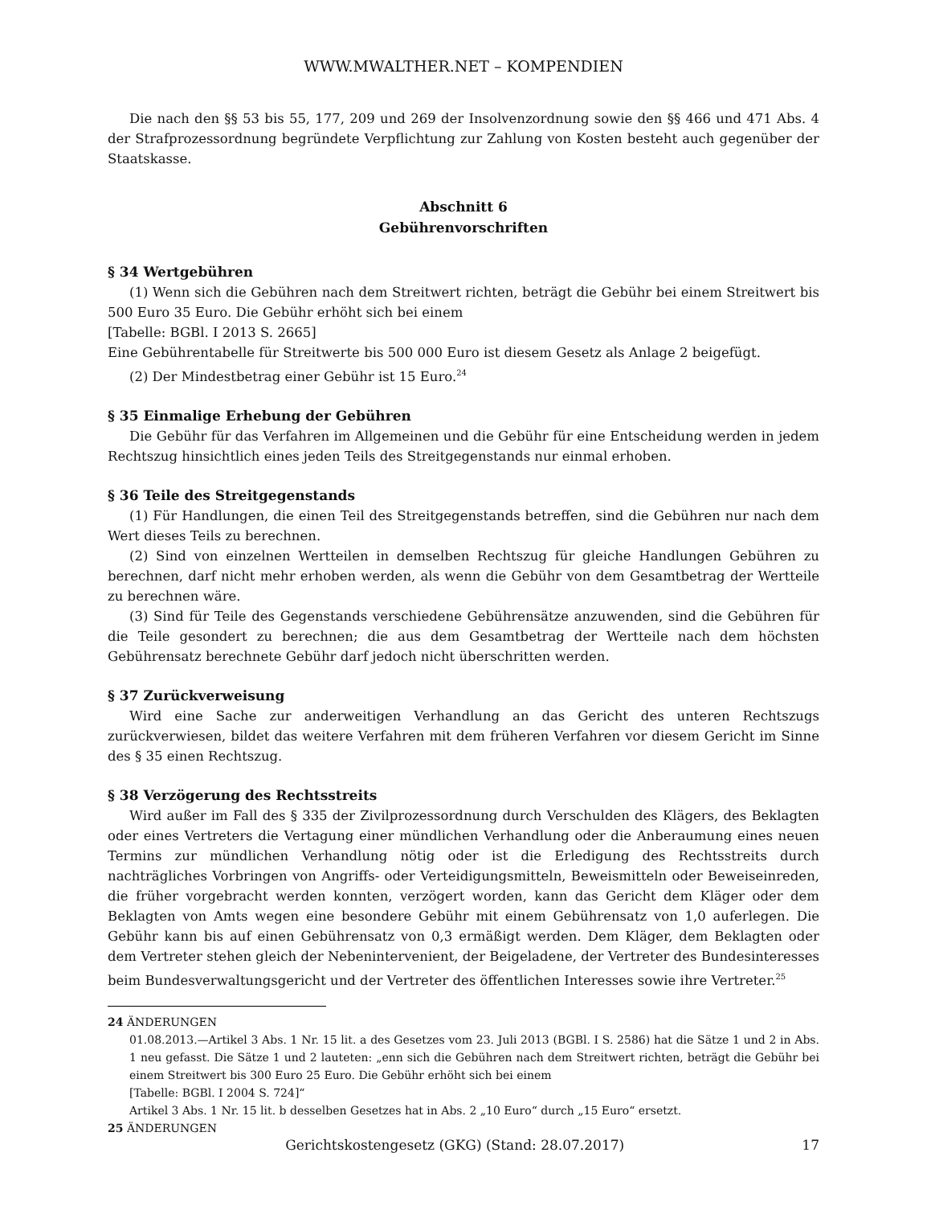WWW.MWALTHER.NET – KOMPENDIEN
Die nach den §§ 53 bis 55, 177, 209 und 269 der Insolvenzordnung sowie den §§ 466 und 471 Abs. 4 der Strafprozessordnung begründete Verpflichtung zur Zahlung von Kosten besteht auch gegenüber der Staatskasse.
Abschnitt 6
Gebührenvorschriften
§ 34 Wertgebühren
(1) Wenn sich die Gebühren nach dem Streitwert richten, beträgt die Gebühr bei einem Streitwert bis 500 Euro 35 Euro. Die Gebühr erhöht sich bei einem
[Tabelle: BGBl. I 2013 S. 2665]
Eine Gebührentabelle für Streitwerte bis 500 000 Euro ist diesem Gesetz als Anlage 2 beigefügt.
(2) Der Mindestbetrag einer Gebühr ist 15 Euro.<sup>24</sup>
§ 35 Einmalige Erhebung der Gebühren
Die Gebühr für das Verfahren im Allgemeinen und die Gebühr für eine Entscheidung werden in jedem Rechtszug hinsichtlich eines jeden Teils des Streitgegenstands nur einmal erhoben.
§ 36 Teile des Streitgegenstands
(1) Für Handlungen, die einen Teil des Streitgegenstands betreffen, sind die Gebühren nur nach dem Wert dieses Teils zu berechnen.
(2) Sind von einzelnen Wertteilen in demselben Rechtszug für gleiche Handlungen Gebühren zu berechnen, darf nicht mehr erhoben werden, als wenn die Gebühr von dem Gesamtbetrag der Wertteile zu berechnen wäre.
(3) Sind für Teile des Gegenstands verschiedene Gebührensätze anzuwenden, sind die Gebühren für die Teile gesondert zu berechnen; die aus dem Gesamtbetrag der Wertteile nach dem höchsten Gebührensatz berechnete Gebühr darf jedoch nicht überschritten werden.
§ 37 Zurückverweisung
Wird eine Sache zur anderweitigen Verhandlung an das Gericht des unteren Rechtszugs zurückverwiesen, bildet das weitere Verfahren mit dem früheren Verfahren vor diesem Gericht im Sinne des § 35 einen Rechtszug.
§ 38 Verzögerung des Rechtsstreits
Wird außer im Fall des § 335 der Zivilprozessordnung durch Verschulden des Klägers, des Beklagten oder eines Vertreters die Vertagung einer mündlichen Verhandlung oder die Anberaumung eines neuen Termins zur mündlichen Verhandlung nötig oder ist die Erledigung des Rechtsstreits durch nachträgliches Vorbringen von Angriffs- oder Verteidigungsmitteln, Beweismitteln oder Beweiseinreden, die früher vorgebracht werden konnten, verzögert worden, kann das Gericht dem Kläger oder dem Beklagten von Amts wegen eine besondere Gebühr mit einem Gebührensatz von 1,0 auferlegen. Die Gebühr kann bis auf einen Gebührensatz von 0,3 ermäßigt werden. Dem Kläger, dem Beklagten oder dem Vertreter stehen gleich der Nebenintervenient, der Beigeladene, der Vertreter des Bundesinteresses beim Bundesverwaltungsgericht und der Vertreter des öffentlichen Interesses sowie ihre Vertreter.<sup>25</sup>
24 ÄNDERUNGEN
01.08.2013.—Artikel 3 Abs. 1 Nr. 15 lit. a des Gesetzes vom 23. Juli 2013 (BGBl. I S. 2586) hat die Sätze 1 und 2 in Abs. 1 neu gefasst. Die Sätze 1 und 2 lauteten: „enn sich die Gebühren nach dem Streitwert richten, beträgt die Gebühr bei einem Streitwert bis 300 Euro 25 Euro. Die Gebühr erhöht sich bei einem
[Tabelle: BGBl. I 2004 S. 724]“
Artikel 3 Abs. 1 Nr. 15 lit. b desselben Gesetzes hat in Abs. 2 „10 Euro“ durch „15 Euro“ ersetzt.
25 ÄNDERUNGEN
Gerichtskostengesetz (GKG) (Stand: 28.07.2017) 17